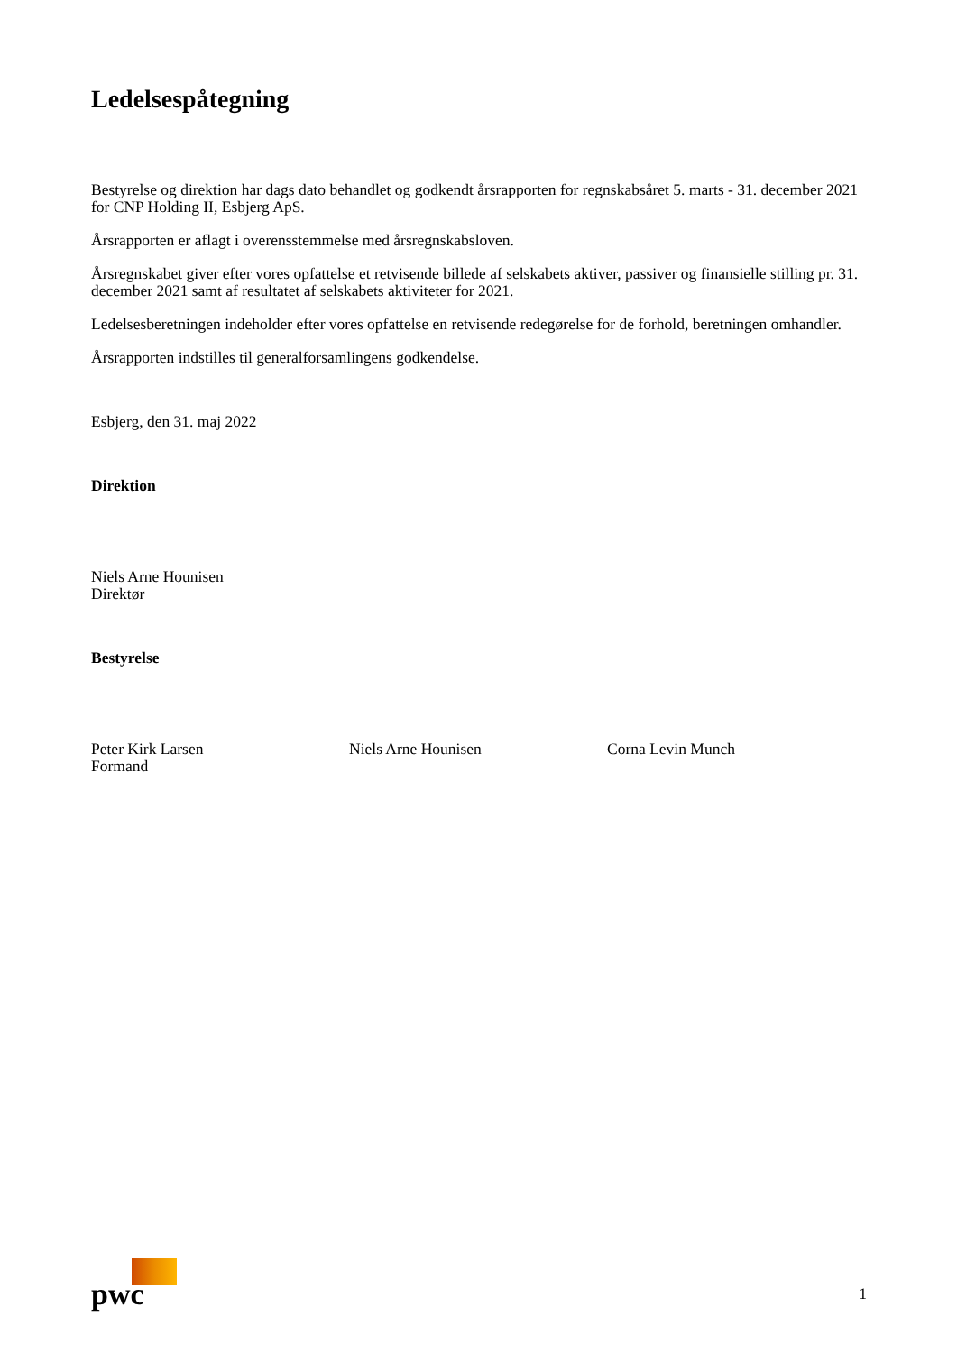Ledelsespåtegning
Bestyrelse og direktion har dags dato behandlet og godkendt årsrapporten for regnskabsåret 5. marts - 31. december 2021 for CNP Holding II, Esbjerg ApS.
Årsrapporten er aflagt i overensstemmelse med årsregnskabsloven.
Årsregnskabet giver efter vores opfattelse et retvisende billede af selskabets aktiver, passiver og finansielle stilling pr. 31. december 2021 samt af resultatet af selskabets aktiviteter for 2021.
Ledelsesberetningen indeholder efter vores opfattelse en retvisende redegørelse for de forhold, beretningen omhandler.
Årsrapporten indstilles til generalforsamlingens godkendelse.
Esbjerg, den 31. maj 2022
Direktion
Niels Arne Hounisen
Direktør
Bestyrelse
Peter Kirk Larsen
Formand
Niels Arne Hounisen Corna Levin Munch
pwc
1